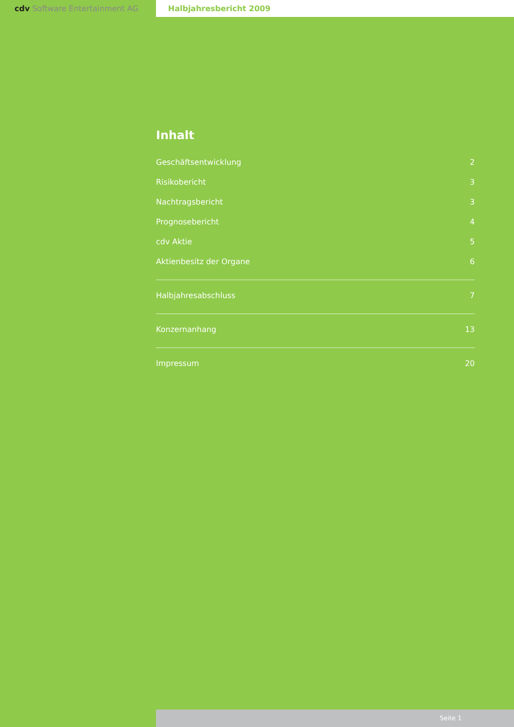cdv Software Entertainment AG Halbjahresbericht 2009
Inhalt
Geschäftsentwicklung 2
Risikobericht 3
Nachtragsbericht 3
Prognosebericht 4
cdv Aktie 5
Aktienbesitz der Organe 6
Halbjahresabschluss 7
Konzernanhang 13
Impressum 20
Seite 1